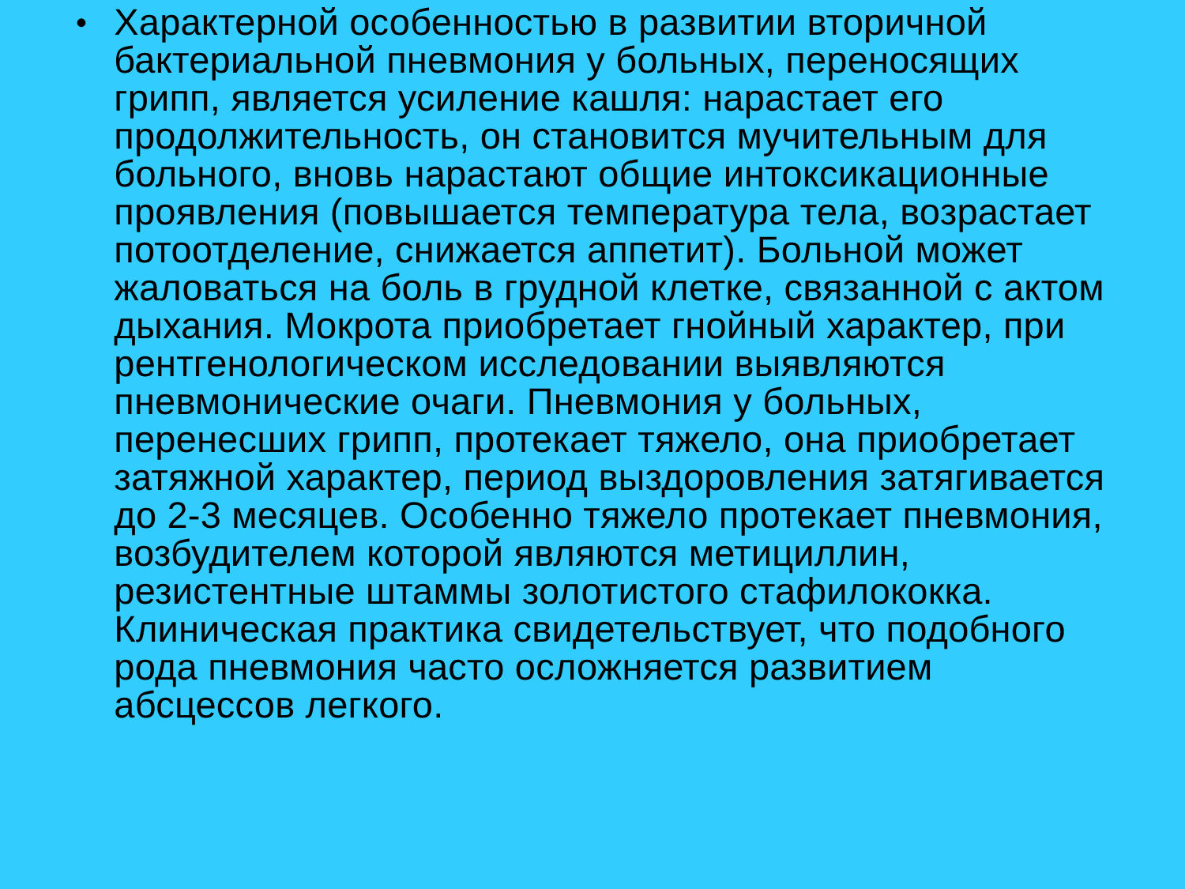•
Характерной особенностью в развитии вторичной бактериальной пневмония у больных, переносящих грипп, является усиление кашля: нарастает его продолжительность, он становится мучительным для больного, вновь нарастают общие интоксикационные проявления (повышается температура тела, возрастает потоотделение, снижается аппетит). Больной может жаловаться на боль в грудной клетке, связанной с актом дыхания. Мокрота приобретает гнойный характер, при рентгенологическом исследовании выявляются пневмонические очаги. Пневмония у больных, перенесших грипп, протекает тяжело, она приобретает затяжной характер, период выздоровления затягивается до 2-3 месяцев. Особенно тяжело протекает пневмония, возбудителем которой являются метициллин, резистентные штаммы золотистого стафилококка. Клиническая практика свидетельствует, что подобного рода пневмония часто осложняется развитием абсцессов легкого.